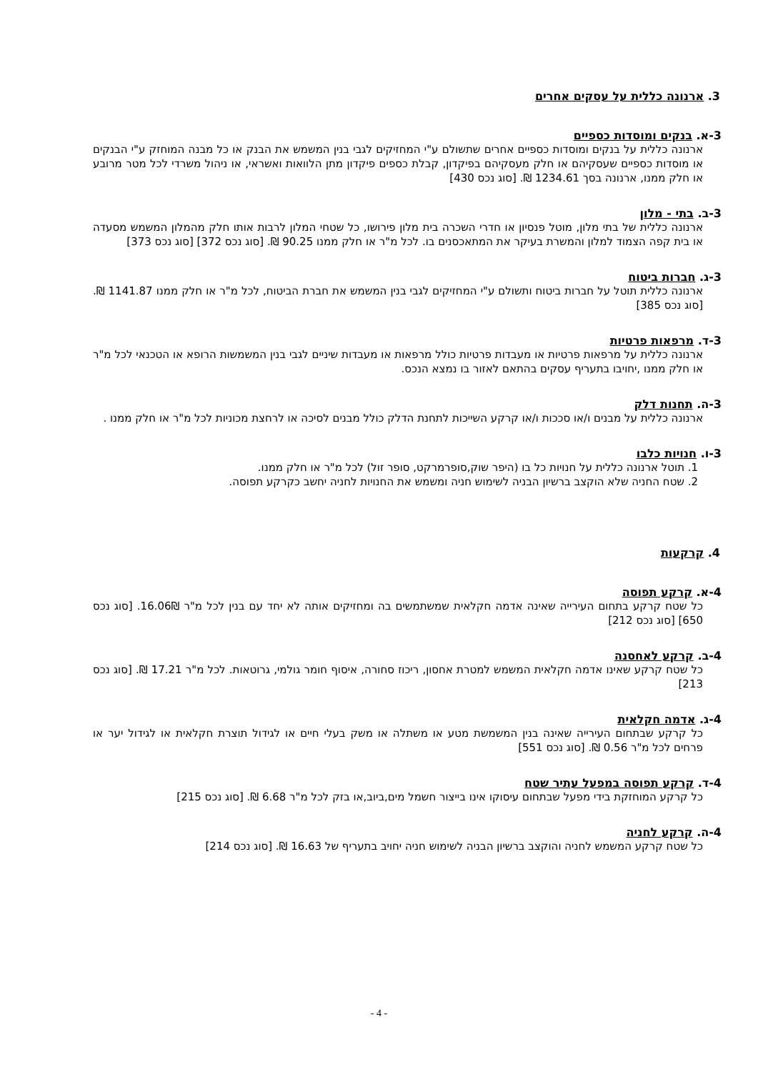3. ארנונה כללית על עסקים אחרים
3-א. בנקים ומוסדות כספיים
ארנונה כללית על בנקים ומוסדות כספיים אחרים שתשולם ע"י המחזיקים לגבי בנין המשמש את הבנק או כל מבנה המוחזק ע"י הבנקים או מוסדות כספיים שעסקיהם או חלק מעסקיהם בפיקדון, קבלת כספים פיקדון מתן הלוואות ואשראי, או ניהול משרדי לכל מטר מרובע או חלק ממנו, ארנונה בסך 1234.61 ₪. [סוג נכס 430]
3-ב. בתי - מלון
ארנונה כללית של בתי מלון, מוטל פנסיון או חדרי השכרה בית מלון פירושו, כל שטחי המלון לרבות אותו חלק מהמלון המשמש מסעדה או בית קפה הצמוד למלון והמשרת בעיקר את המתאכסנים בו. לכל מ"ר או חלק ממנו 90.25 ₪. [סוג נכס 372] [סוג נכס 373]
3-ג. חברות ביטוח
ארנונה כללית תוטל על חברות ביטוח ותשולם ע"י המחזיקים לגבי בנין המשמש את חברת הביטוח, לכל מ"ר או חלק ממנו 1141.87 ₪. [סוג נכס 385]
3-ד. מרפאות פרטיות
ארנונה כללית על מרפאות פרטיות או מעבדות פרטיות כולל מרפאות או מעבדות שיניים לגבי בנין המשמשות הרופא או הטכנאי לכל מ"ר או חלק ממנו ,יחויבו בתעריף עסקים בהתאם לאזור בו נמצא הנכס.
3-ה. תחנות דלק
ארנונה כללית על מבנים ו/או סככות ו/או קרקע השייכות לתחנת הדלק כולל מבנים לסיכה או לרחצת מכוניות לכל מ"ר או חלק ממנו .
3-ו. חנויות כלבו
1. תוטל ארנונה כללית על חנויות כל בו (היפר שוק,סופרמרקט, סופר זול) לכל מ"ר או חלק ממנו.
2. שטח החניה שלא הוקצב ברשיון הבניה לשימוש חניה ומשמש את החנויות לחניה יחשב כקרקע תפוסה.
4. קרקעות
4-א. קרקע תפוסה
כל שטח קרקע בתחום העירייה שאינה אדמה חקלאית שמשתמשים בה ומחזיקים אותה לא יחד עם בנין לכל מ"ר 16.06₪. [סוג נכס 650] [סוג נכס 212]
4-ב. קרקע לאחסנה
כל שטח קרקע שאינו אדמה חקלאית המשמש למטרת אחסון, ריכוז סחורה, איסוף חומר גולמי, גרוטאות. לכל מ"ר 17.21 ₪. [סוג נכס 213]
4-ג. אדמה חקלאית
כל קרקע שבתחום העירייה שאינה בנין המשמשת מטע או משתלה או משק בעלי חיים או לגידול תוצרת חקלאית או לגידול יער או פרחים לכל מ"ר 0.56 ₪. [סוג נכס 551]
4-ד. קרקע תפוסה במפעל עתיר שטח
כל קרקע המוחזקת בידי מפעל שבתחום עיסוקו אינו בייצור חשמל מים,ביוב,או בזק לכל מ"ר 6.68 ₪. [סוג נכס 215]
4-ה. קרקע לחניה
כל שטח קרקע המשמש לחניה והוקצב ברשיון הבניה לשימוש חניה יחויב בתעריף של 16.63 ₪. [סוג נכס 214]
- 4 -